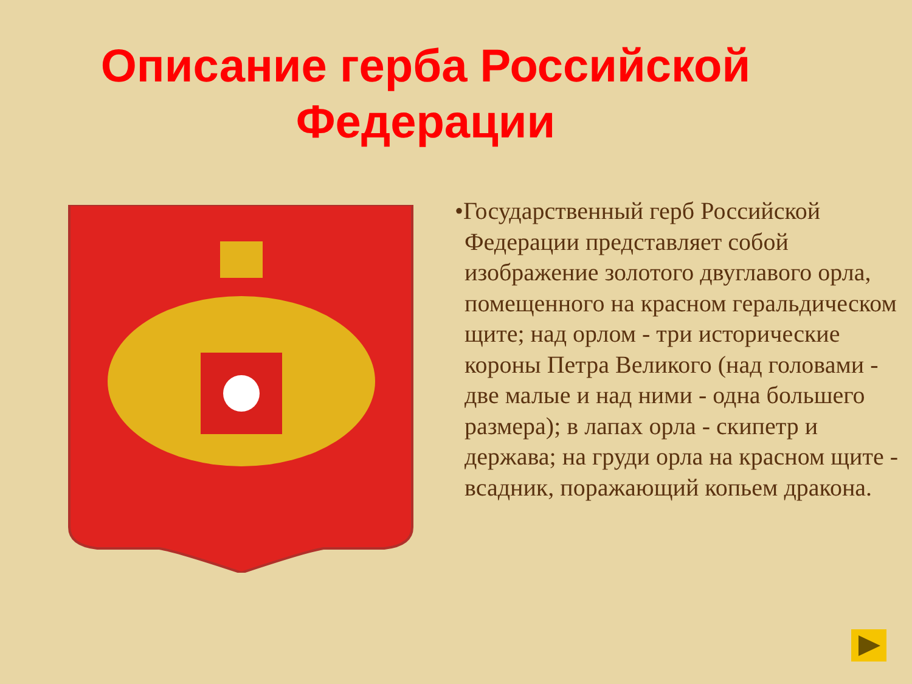Описание герба Российской Федерации
•Государственный герб Российской Федерации представляет собой изображение золотого двуглавого орла, помещенного на красном геральдическом щите; над орлом - три исторические короны Петра Великого (над головами - две малые и над ними - одна большего размера); в лапах орла - скипетр и держава; на груди орла на красном щите - всадник, поражающий копьем дракона.